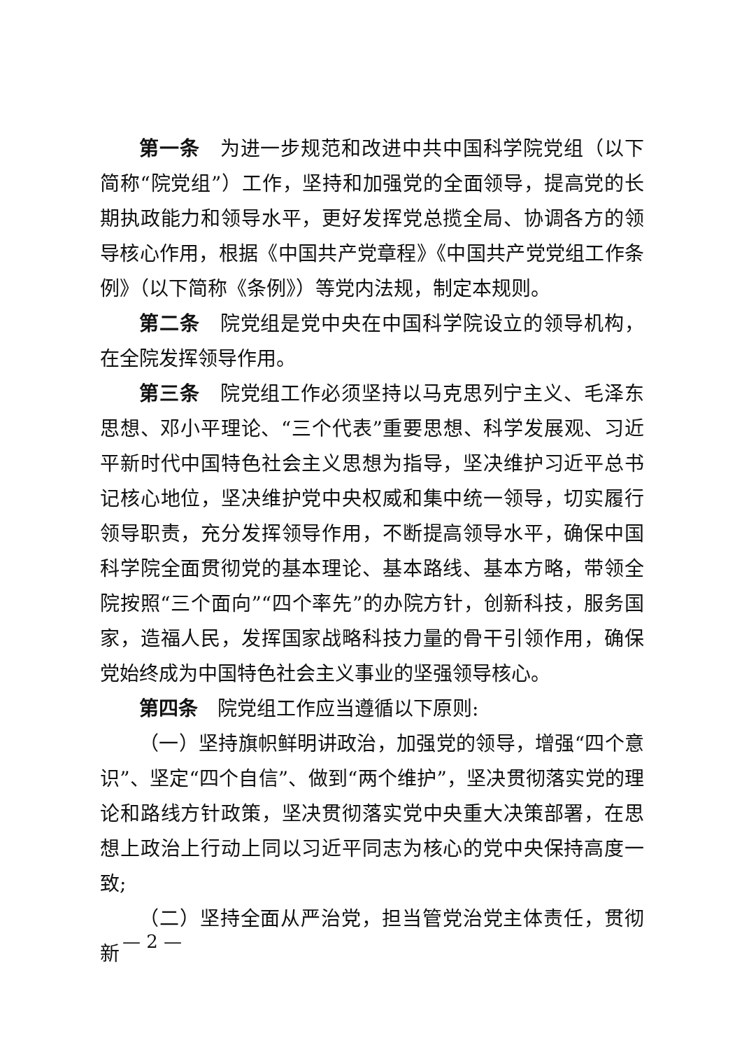第一条　为进一步规范和改进中共中国科学院党组（以下简称“院党组”）工作，坚持和加强党的全面领导，提高党的长期执政能力和领导水平，更好发挥党总揽全局、协调各方的领导核心作用，根据《中国共产党章程》《中国共产党党组工作条例》（以下简称《条例》）等党内法规，制定本规则。
第二条　院党组是党中央在中国科学院设立的领导机构，在全院发挥领导作用。
第三条　院党组工作必须坚持以马克思列宁主义、毛泽东思想、邓小平理论、“三个代表”重要思想、科学发展观、习近平新时代中国特色社会主义思想为指导，坚决维护习近平总书记核心地位，坚决维护党中央权威和集中统一领导，切实履行领导职责，充分发挥领导作用，不断提高领导水平，确保中国科学院全面贯彻党的基本理论、基本路线、基本方略，带领全院按照“三个面向”“四个率先”的办院方针，创新科技，服务国家，造福人民，发挥国家战略科技力量的骨干引领作用，确保党始终成为中国特色社会主义事业的坚强领导核心。
第四条　院党组工作应当遵循以下原则:
（一）坚持旗帜鲜明讲政治，加强党的领导，增强“四个意识”、坚定“四个自信”、做到“两个维护”，坚决贯彻落实党的理论和路线方针政策，坚决贯彻落实党中央重大决策部署，在思想上政治上行动上同以习近平同志为核心的党中央保持高度一致;
（二）坚持全面从严治党，担当管党治党主体责任，贯彻新
— 2 —